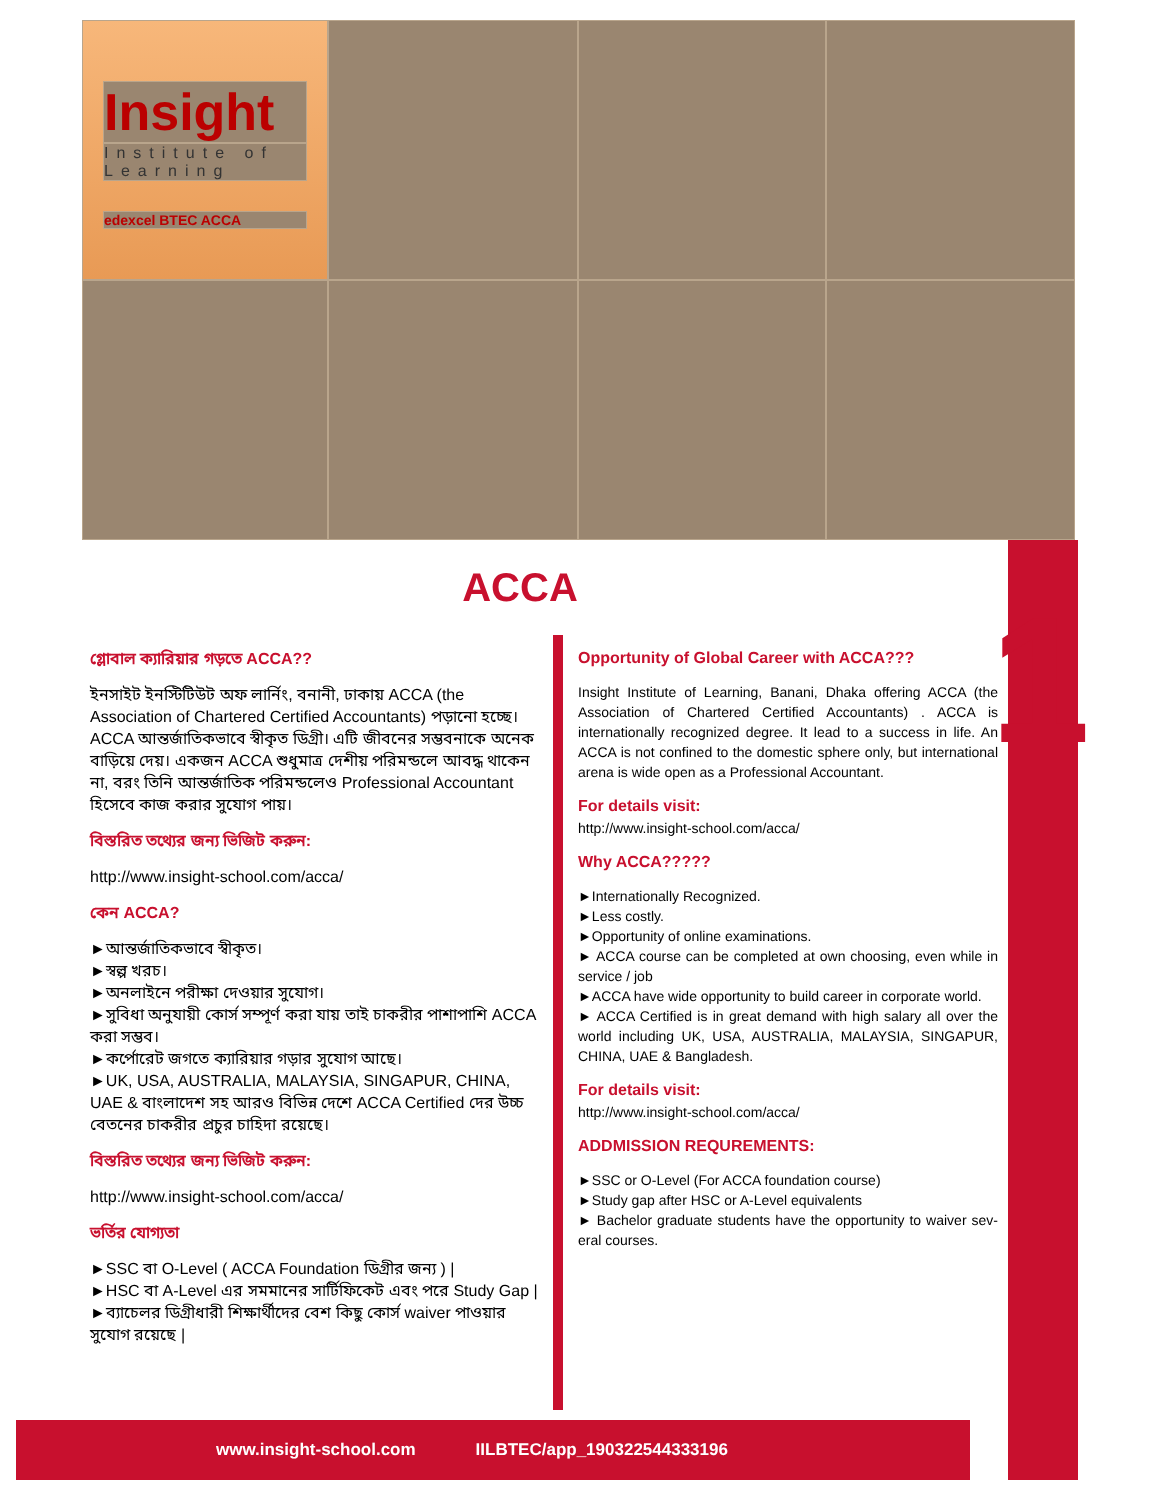Insight
Institute of Learning
edexcel BTEC ACCA
1
ACCA
গ্লোবাল ক্যারিয়ার গড়তে ACCA??
ইনসাইট ইনস্টিটিউট অফ লার্নিং, বনানী, ঢাকায় ACCA (the Association of Chartered Certified Accountants) পড়ানো হচ্ছে। ACCA আন্তর্জাতিকভাবে স্বীকৃত ডিগ্রী। এটি জীবনের সম্ভবনাকে অনেক বাড়িয়ে দেয়। একজন ACCA শুধুমাত্র দেশীয় পরিমন্ডলে আবদ্ধ থাকেন না, বরং তিনি আন্তর্জাতিক পরিমন্ডলেও Professional Accountant হিসেবে কাজ করার সুযোগ পায়।
বিস্তরিত তথ্যের জন্য ভিজিট করুন:
http://www.insight-school.com/acca/
কেন ACCA?
►আন্তর্জাতিকভাবে স্বীকৃত।
►স্বল্প খরচ।
►অনলাইনে পরীক্ষা দেওয়ার সুযোগ।
►সুবিধা অনুযায়ী কোর্স সম্পূর্ণ করা যায় তাই চাকরীর পাশাপাশি ACCA করা সম্ভব।
►কর্পোরেট জগতে ক্যারিয়ার গড়ার সুযোগ আছে।
►UK, USA, AUSTRALIA, MALAYSIA, SINGAPUR, CHINA, UAE & বাংলাদেশ সহ আরও বিভিন্ন দেশে ACCA Certified দের উচ্চ বেতনের চাকরীর প্রচুর চাহিদা রয়েছে।
বিস্তরিত তথ্যের জন্য ভিজিট করুন:
http://www.insight-school.com/acca/
ভর্তির যোগ্যতা
►SSC বা O-Level ( ACCA Foundation ডিগ্রীর জন্য ) |
►HSC বা A-Level এর সমমানের সার্টিফিকেট এবং পরে Study Gap |
►ব্যাচেলর ডিগ্রীধারী শিক্ষার্থীদের বেশ কিছু কোর্স waiver পাওয়ার সুযোগ রয়েছে |
Opportunity of Global Career with ACCA???
Insight Institute of Learning, Banani, Dhaka offering ACCA (the Association of Chartered Certified Accountants) . ACCA is internationally recognized degree. It lead to a success in life. An ACCA is not confined to the domestic sphere only, but international arena is wide open as a Professional Accountant.
For details visit:
http://www.insight-school.com/acca/
Why ACCA?????
►Internationally Recognized.
►Less costly.
►Opportunity of online examinations.
► ACCA course can be completed at own choosing, even while in service / job
►ACCA have wide opportunity to build career in corporate world.
► ACCA Certified is in great demand with high salary all over the world including UK, USA, AUSTRALIA, MALAYSIA, SINGAPUR, CHINA, UAE & Bangladesh.
For details visit:
http://www.insight-school.com/acca/
ADDMISSION REQUREMENTS:
►SSC or O-Level (For ACCA foundation course)
►Study gap after HSC or A-Level equivalents
► Bachelor graduate students have the opportunity to waiver sev-eral courses.
www.insight-school.com IILBTEC/app_190322544333196